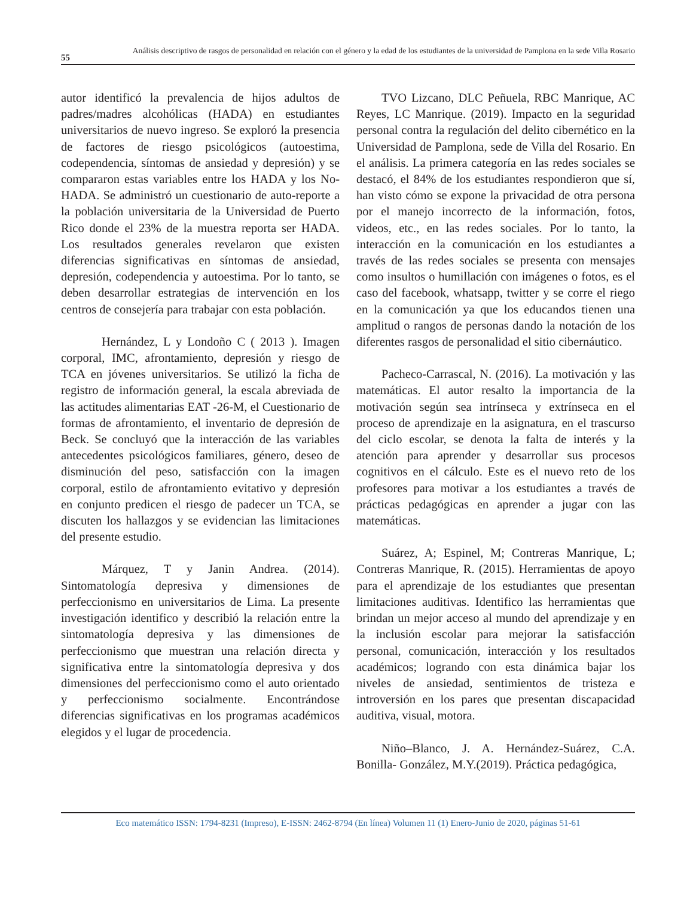55
Análisis descriptivo de rasgos de personalidad en relación con el género y la edad de los estudiantes de la universidad de Pamplona en la sede Villa Rosario
autor identificó la prevalencia de hijos adultos de padres/madres alcohólicas (HADA) en estudiantes universitarios de nuevo ingreso. Se exploró la presencia de factores de riesgo psicológicos (autoestima, codependencia, síntomas de ansiedad y depresión) y se compararon estas variables entre los HADA y los No-HADA. Se administró un cuestionario de auto-reporte a la población universitaria de la Universidad de Puerto Rico donde el 23% de la muestra reporta ser HADA. Los resultados generales revelaron que existen diferencias significativas en síntomas de ansiedad, depresión, codependencia y autoestima. Por lo tanto, se deben desarrollar estrategias de intervención en los centros de consejería para trabajar con esta población.
Hernández, L y Londoño C ( 2013 ). Imagen corporal, IMC, afrontamiento, depresión y riesgo de TCA en jóvenes universitarios. Se utilizó la ficha de registro de información general, la escala abreviada de las actitudes alimentarias EAT -26-M, el Cuestionario de formas de afrontamiento, el inventario de depresión de Beck. Se concluyó que la interacción de las variables antecedentes psicológicos familiares, género, deseo de disminución del peso, satisfacción con la imagen corporal, estilo de afrontamiento evitativo y depresión en conjunto predicen el riesgo de padecer un TCA, se discuten los hallazgos y se evidencian las limitaciones del presente estudio.
Márquez, T y Janin Andrea. (2014). Sintomatología depresiva y dimensiones de perfeccionismo en universitarios de Lima. La presente investigación identifico y describió la relación entre la sintomatología depresiva y las dimensiones de perfeccionismo que muestran una relación directa y significativa entre la sintomatología depresiva y dos dimensiones del perfeccionismo como el auto orientado y perfeccionismo socialmente. Encontrándose diferencias significativas en los programas académicos elegidos y el lugar de procedencia.
TVO Lizcano, DLC Peñuela, RBC Manrique, AC Reyes, LC Manrique. (2019). Impacto en la seguridad personal contra la regulación del delito cibernético en la Universidad de Pamplona, sede de Villa del Rosario. En el análisis. La primera categoría en las redes sociales se destacó, el 84% de los estudiantes respondieron que sí, han visto cómo se expone la privacidad de otra persona por el manejo incorrecto de la información, fotos, videos, etc., en las redes sociales. Por lo tanto, la interacción en la comunicación en los estudiantes a través de las redes sociales se presenta con mensajes como insultos o humillación con imágenes o fotos, es el caso del facebook, whatsapp, twitter y se corre el riego en la comunicación ya que los educandos tienen una amplitud o rangos de personas dando la notación de los diferentes rasgos de personalidad el sitio cibernáutico.
Pacheco-Carrascal, N. (2016). La motivación y las matemáticas. El autor resalto la importancia de la motivación según sea intrínseca y extrínseca en el proceso de aprendizaje en la asignatura, en el trascurso del ciclo escolar, se denota la falta de interés y la atención para aprender y desarrollar sus procesos cognitivos en el cálculo. Este es el nuevo reto de los profesores para motivar a los estudiantes a través de prácticas pedagógicas en aprender a jugar con las matemáticas.
Suárez, A; Espinel, M; Contreras Manrique, L; Contreras Manrique, R. (2015). Herramientas de apoyo para el aprendizaje de los estudiantes que presentan limitaciones auditivas. Identifico las herramientas que brindan un mejor acceso al mundo del aprendizaje y en la inclusión escolar para mejorar la satisfacción personal, comunicación, interacción y los resultados académicos; logrando con esta dinámica bajar los niveles de ansiedad, sentimientos de tristeza e introversión en los pares que presentan discapacidad auditiva, visual, motora.
Niño–Blanco, J. A. Hernández-Suárez, C.A. Bonilla- González, M.Y.(2019). Práctica pedagógica,
Eco matemático ISSN: 1794-8231 (Impreso), E-ISSN: 2462-8794 (En línea) Volumen 11 (1) Enero-Junio de 2020, páginas 51-61